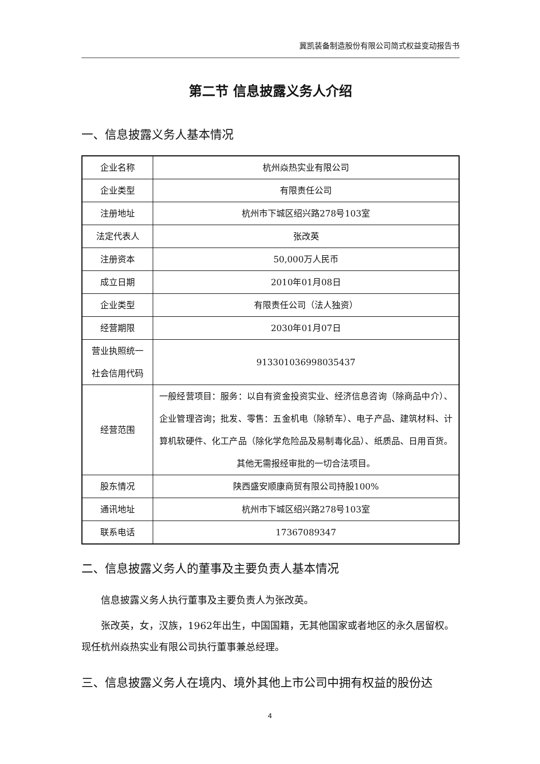冀凯装备制造股份有限公司简式权益变动报告书
第二节 信息披露义务人介绍
一、信息披露义务人基本情况
| 企业名称 | 杭州焱热实业有限公司 |
| 企业类型 | 有限责任公司 |
| 注册地址 | 杭州市下城区绍兴路278号103室 |
| 法定代表人 | 张改英 |
| 注册资本 | 50,000万人民币 |
| 成立日期 | 2010年01月08日 |
| 企业类型 | 有限责任公司（法人独资） |
| 经营期限 | 2030年01月07日 |
| 营业执照统一社会信用代码 | 913301036998035437 |
| 经营范围 | 一般经营项目：服务：以自有资金投资实业、经济信息咨询（除商品中介）、企业管理咨询；批发、零售：五金机电（除轿车）、电子产品、建筑材料、计算机软硬件、化工产品（除化学危险品及易制毒化品）、纸质品、日用百货。其他无需报经审批的一切合法项目。 |
| 股东情况 | 陕西盛安顺康商贸有限公司持股100% |
| 通讯地址 | 杭州市下城区绍兴路278号103室 |
| 联系电话 | 17367089347 |
二、信息披露义务人的董事及主要负责人基本情况
信息披露义务人执行董事及主要负责人为张改英。
张改英，女，汉族，1962年出生，中国国籍，无其他国家或者地区的永久居留权。现任杭州焱热实业有限公司执行董事兼总经理。
三、信息披露义务人在境内、境外其他上市公司中拥有权益的股份达
4